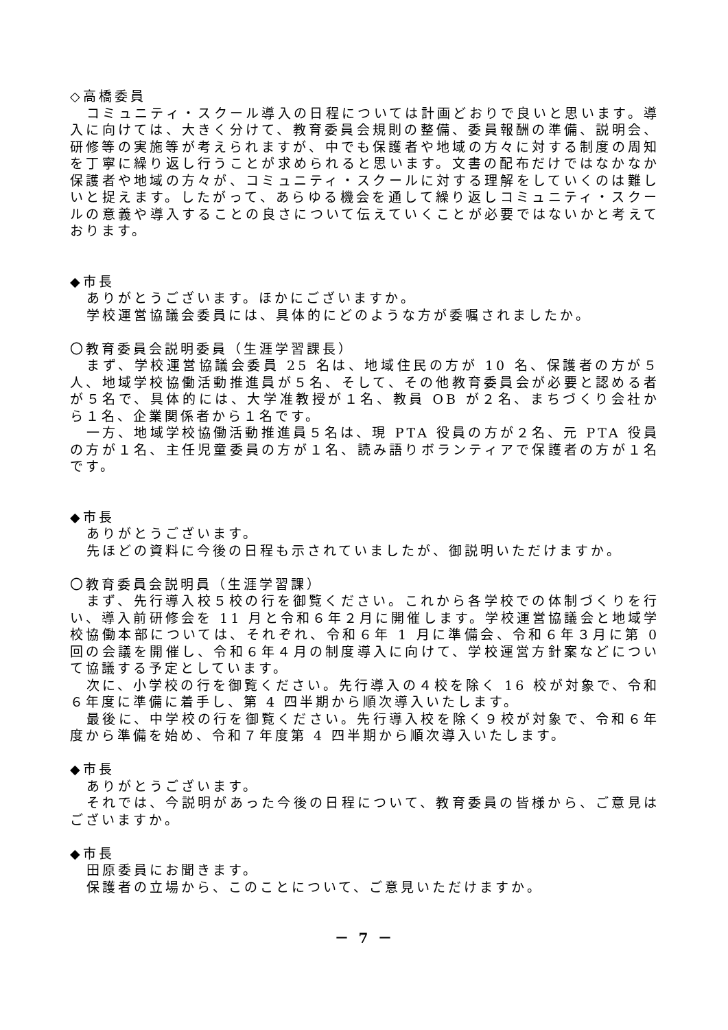◇高橋委員
コミュニティ・スクール導入の日程については計画どおりで良いと思います。導入に向けては、大きく分けて、教育委員会規則の整備、委員報酬の準備、説明会、研修等の実施等が考えられますが、中でも保護者や地域の方々に対する制度の周知を丁寧に繰り返し行うことが求められると思います。文書の配布だけではなかなか保護者や地域の方々が、コミュニティ・スクールに対する理解をしていくのは難しいと捉えます。したがって、あらゆる機会を通して繰り返しコミュニティ・スクールの意義や導入することの良さについて伝えていくことが必要ではないかと考えております。
◆市長
ありがとうございます。ほかにございますか。
学校運営協議会委員には、具体的にどのような方が委嘱されましたか。
〇教育委員会説明委員（生涯学習課長）
まず、学校運営協議会委員 25 名は、地域住民の方が 10 名、保護者の方が５人、地域学校協働活動推進員が５名、そして、その他教育委員会が必要と認める者が５名で、具体的には、大学准教授が１名、教員 OB が２名、まちづくり会社から１名、企業関係者から１名です。
一方、地域学校協働活動推進員５名は、現 PTA 役員の方が２名、元 PTA 役員の方が１名、主任児童委員の方が１名、読み語りボランティアで保護者の方が１名です。
◆市長
ありがとうございます。
先ほどの資料に今後の日程も示されていましたが、御説明いただけますか。
〇教育委員会説明員（生涯学習課）
まず、先行導入校５校の行を御覧ください。これから各学校での体制づくりを行い、導入前研修会を 11 月と令和６年２月に開催します。学校運営協議会と地域学校協働本部については、それぞれ、令和６年 1 月に準備会、令和６年３月に第 0 回の会議を開催し、令和６年４月の制度導入に向けて、学校運営方針案などについて協議する予定としています。
次に、小学校の行を御覧ください。先行導入の４校を除く 16 校が対象で、令和６年度に準備に着手し、第 4 四半期から順次導入いたします。
最後に、中学校の行を御覧ください。先行導入校を除く９校が対象で、令和６年度から準備を始め、令和７年度第 4 四半期から順次導入いたします。
◆市長
ありがとうございます。
それでは、今説明があった今後の日程について、教育委員の皆様から、ご意見はございますか。
◆市長
田原委員にお聞きます。
保護者の立場から、このことについて、ご意見いただけますか。
－ 7 －